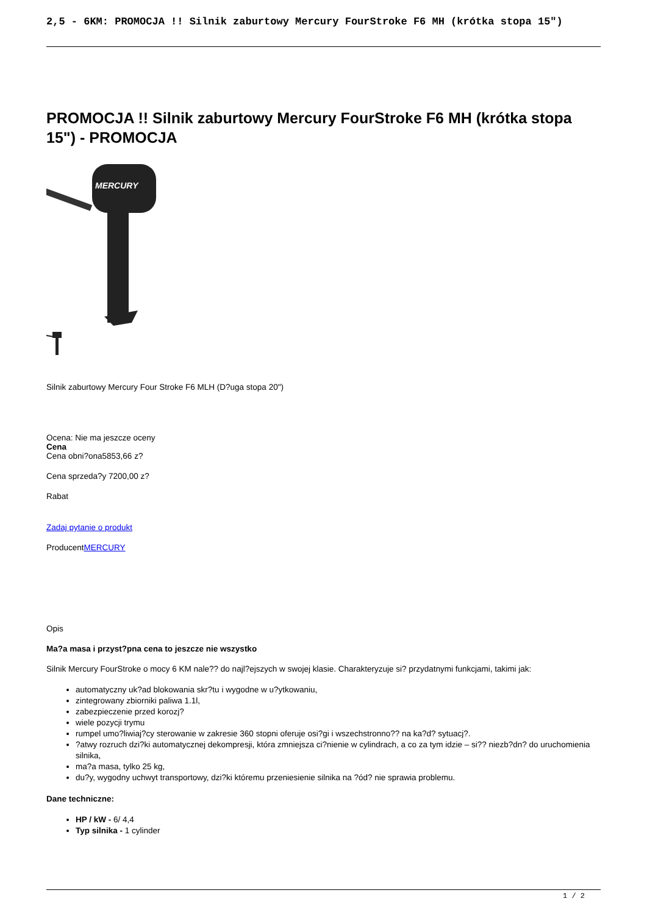2,5 - 6KM: PROMOCJA !! Silnik zaburtowy Mercury FourStroke F6 MH (krótka stopa 15")
PROMOCJA !! Silnik zaburtowy Mercury FourStroke F6 MH (krótka stopa 15") - PROMOCJA
MERCURY
Silnik zaburtowy Mercury Four Stroke F6 MLH (D?uga stopa 20")
Ocena: Nie ma jeszcze oceny
Cena
Cena obni?ona5853,66 z?
Cena sprzeda?y 7200,00 z?
Rabat
Zadaj pytanie o produkt
ProducentMERCURY
Opis
Ma?a masa i przyst?pna cena to jeszcze nie wszystko
Silnik Mercury FourStroke o mocy 6 KM nale?? do najl?ejszych w swojej klasie. Charakteryzuje si? przydatnymi funkcjami, takimi jak:
automatyczny uk?ad blokowania skr?tu i wygodne w u?ytkowaniu,
zintegrowany zbiorniki paliwa 1.1l,
zabezpieczenie przed korozj?
wiele pozycji trymu
rumpel umo?liwiaj?cy sterowanie w zakresie 360 stopni oferuje osi?gi i wszechstronno?? na ka?d? sytuacj?.
?atwy rozruch dzi?ki automatycznej dekompresji, która zmniejsza ci?nienie w cylindrach, a co za tym idzie – si?? niezb?dn? do uruchomienia silnika,
ma?a masa, tylko 25 kg,
du?y, wygodny uchwyt transportowy, dzi?ki któremu przeniesienie silnika na ?ód? nie sprawia problemu.
Dane techniczne:
HP / kW - 6/ 4,4
Typ silnika - 1 cylinder
1 / 2